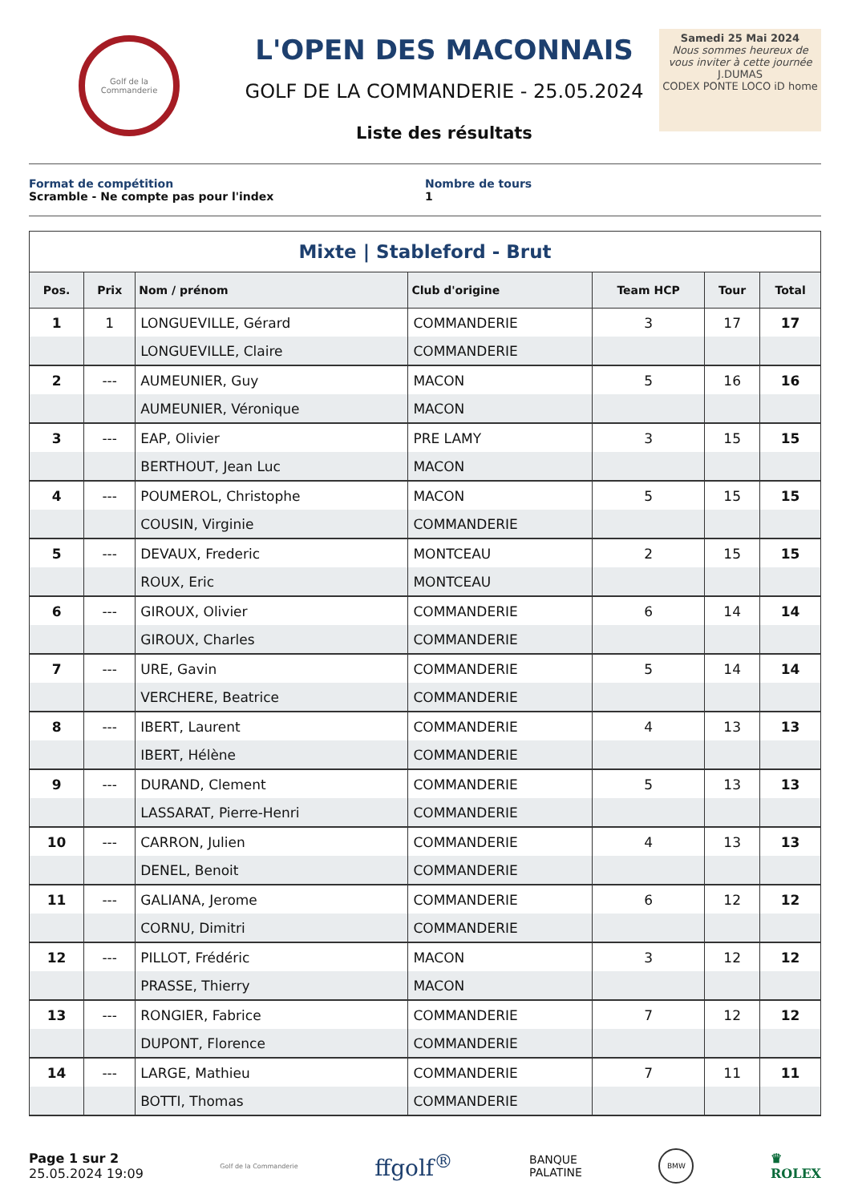Golf de la Commanderie
L'OPEN DES MACONNAIS
GOLF DE LA COMMANDERIE - 25.05.2024
Liste des résultats
Samedi 25 Mai 2024
Nous sommes heureux de vous inviter à cette journée
J.DUMAS
CODEX PONTE LOCO iD home
Format de compétition
Scramble - Ne compte pas pour l'index
Nombre de tours
1
Mixte | Stableford - Brut
| Pos. | Prix | Nom / prénom | Club d'origine | Team HCP | Tour | Total |
| --- | --- | --- | --- | --- | --- | --- |
| 1 | 1 | LONGUEVILLE, Gérard | COMMANDERIE | 3 | 17 | 17 |
| | | LONGUEVILLE, Claire | COMMANDERIE | | | |
| 2 | --- | AUMEUNIER, Guy | MACON | 5 | 16 | 16 |
| | | AUMEUNIER, Véronique | MACON | | | |
| 3 | --- | EAP, Olivier | PRE LAMY | 3 | 15 | 15 |
| | | BERTHOUT, Jean Luc | MACON | | | |
| 4 | --- | POUMEROL, Christophe | MACON | 5 | 15 | 15 |
| | | COUSIN, Virginie | COMMANDERIE | | | |
| 5 | --- | DEVAUX, Frederic | MONTCEAU | 2 | 15 | 15 |
| | | ROUX, Eric | MONTCEAU | | | |
| 6 | --- | GIROUX, Olivier | COMMANDERIE | 6 | 14 | 14 |
| | | GIROUX, Charles | COMMANDERIE | | | |
| 7 | --- | URE, Gavin | COMMANDERIE | 5 | 14 | 14 |
| | | VERCHERE, Beatrice | COMMANDERIE | | | |
| 8 | --- | IBERT, Laurent | COMMANDERIE | 4 | 13 | 13 |
| | | IBERT, Hélène | COMMANDERIE | | | |
| 9 | --- | DURAND, Clement | COMMANDERIE | 5 | 13 | 13 |
| | | LASSARAT, Pierre-Henri | COMMANDERIE | | | |
| 10 | --- | CARRON, Julien | COMMANDERIE | 4 | 13 | 13 |
| | | DENEL, Benoit | COMMANDERIE | | | |
| 11 | --- | GALIANA, Jerome | COMMANDERIE | 6 | 12 | 12 |
| | | CORNU, Dimitri | COMMANDERIE | | | |
| 12 | --- | PILLOT, Frédéric | MACON | 3 | 12 | 12 |
| | | PRASSE, Thierry | MACON | | | |
| 13 | --- | RONGIER, Fabrice | COMMANDERIE | 7 | 12 | 12 |
| | | DUPONT, Florence | COMMANDERIE | | | |
| 14 | --- | LARGE, Mathieu | COMMANDERIE | 7 | 11 | 11 |
| | | BOTTI, Thomas | COMMANDERIE | | | |
Page 1 sur 2
25.05.2024 19:09
Golf de la Commanderie
ffgolf<sup>®</sup>
BANQUE
PALATINE
BMW
♛
ROLEX